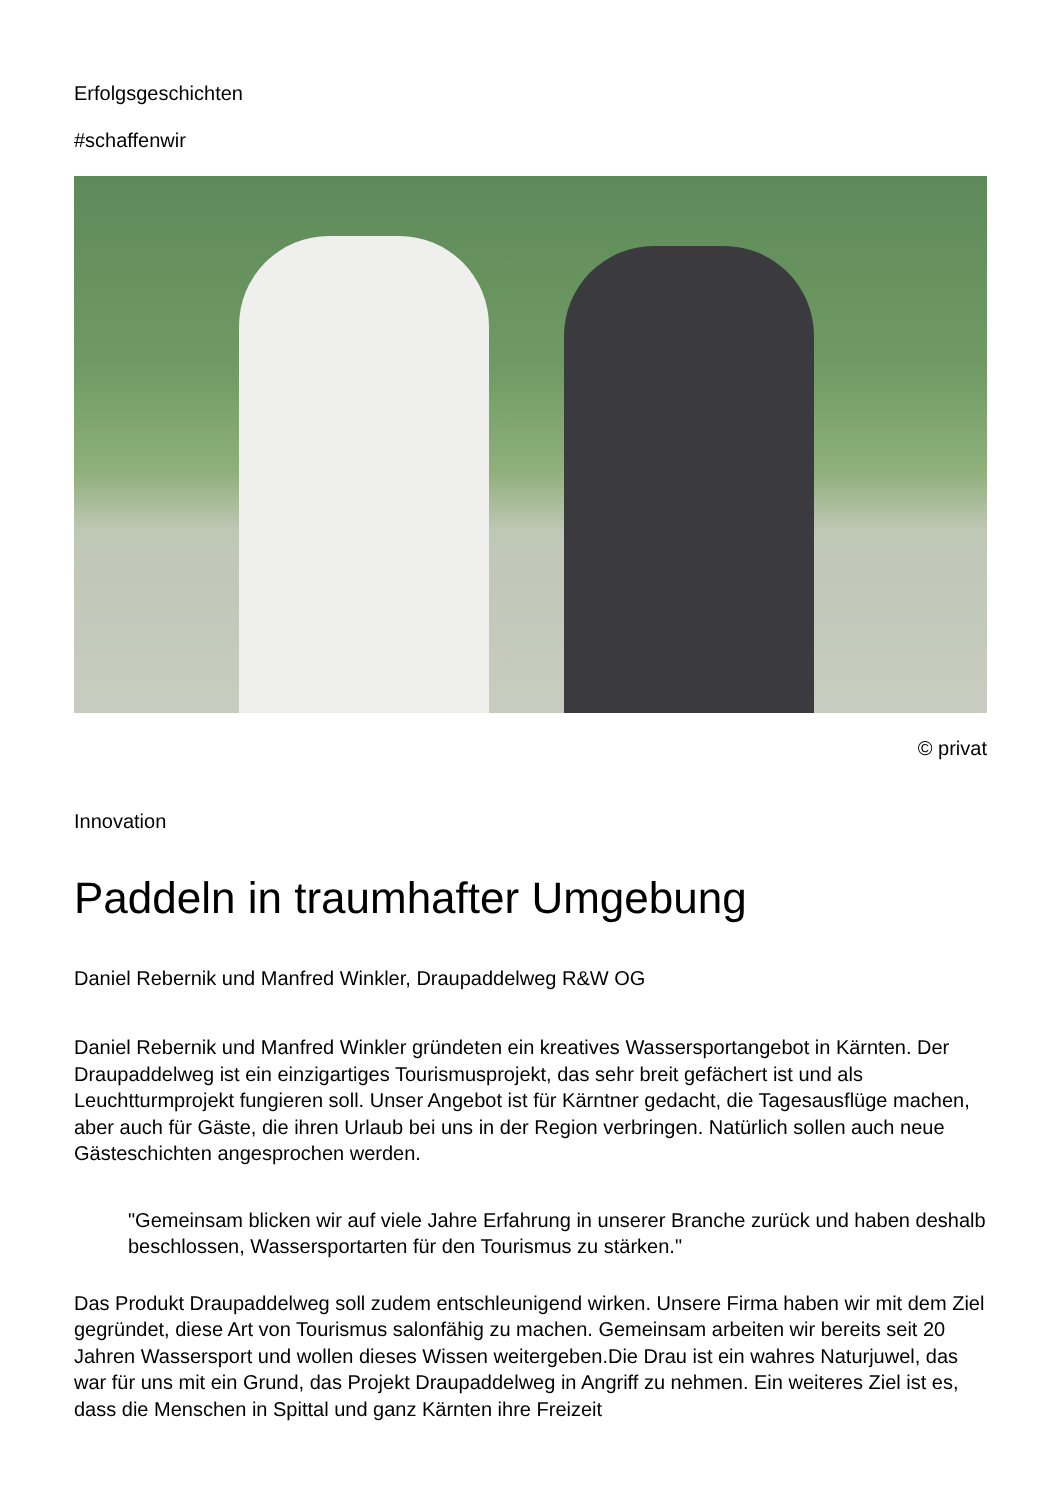Erfolgsgeschichten
#schaffenwir
© privat
Innovation
Paddeln in traumhafter Umgebung
Daniel Rebernik und Manfred Winkler, Draupaddelweg R&W OG
Daniel Rebernik und Manfred Winkler gründeten ein kreatives Wassersportangebot in Kärnten. Der Draupaddelweg ist ein einzigartiges Tourismusprojekt, das sehr breit gefächert ist und als Leuchtturmprojekt fungieren soll. Unser Angebot ist für Kärntner gedacht, die Tagesausflüge machen, aber auch für Gäste, die ihren Urlaub bei uns in der Region verbringen. Natürlich sollen auch neue Gästeschichten angesprochen werden.
"Gemeinsam blicken wir auf viele Jahre Erfahrung in unserer Branche zurück und haben deshalb beschlossen, Wassersportarten für den Tourismus zu stärken."
Das Produkt Draupaddelweg soll zudem entschleunigend wirken. Unsere Firma haben wir mit dem Ziel gegründet, diese Art von Tourismus salonfähig zu machen. Gemeinsam arbeiten wir bereits seit 20 Jahren Wassersport und wollen dieses Wissen weitergeben.Die Drau ist ein wahres Naturjuwel, das war für uns mit ein Grund, das Projekt Draupaddelweg in Angriff zu nehmen. Ein weiteres Ziel ist es, dass die Menschen in Spittal und ganz Kärnten ihre Freizeit